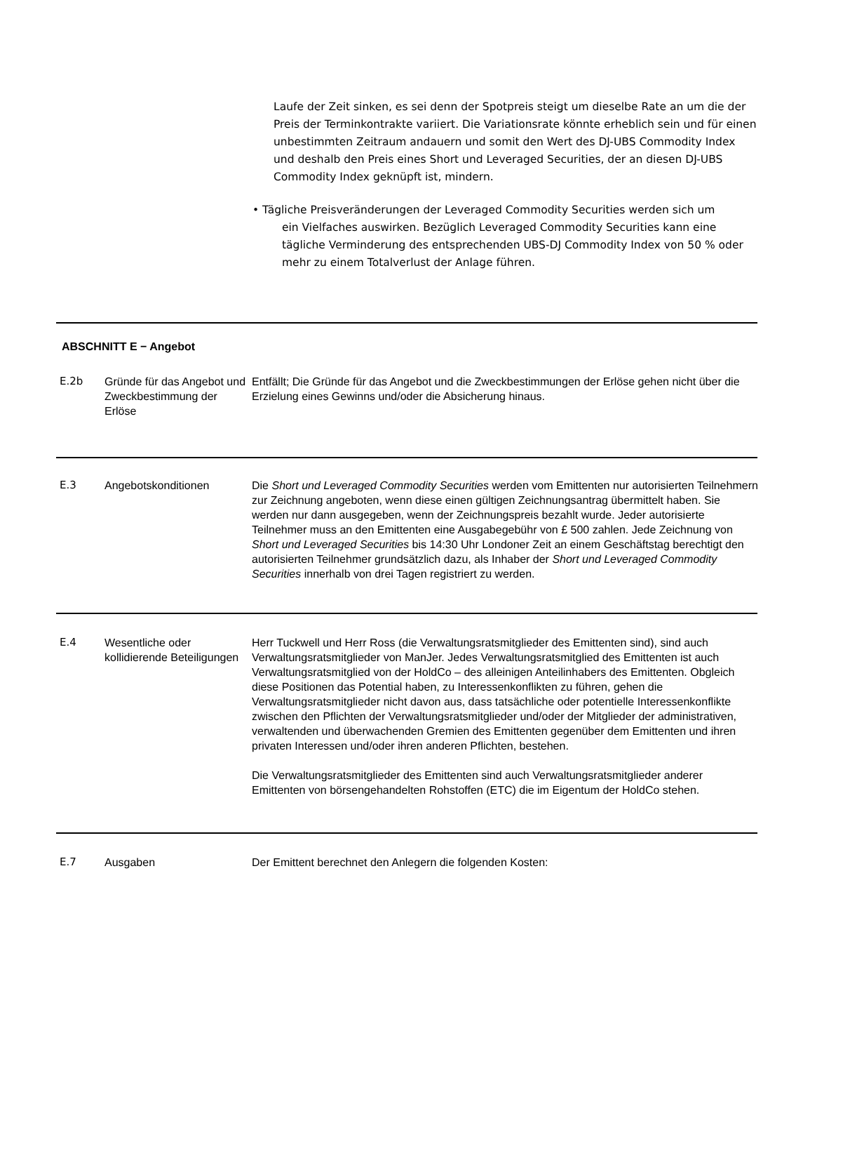Laufe der Zeit sinken, es sei denn der Spotpreis steigt um dieselbe Rate an um die der Preis der Terminkontrakte variiert. Die Variationsrate könnte erheblich sein und für einen unbestimmten Zeitraum andauern und somit den Wert des DJ-UBS Commodity Index und deshalb den Preis eines Short und Leveraged Securities, der an diesen DJ-UBS Commodity Index geknüpft ist, mindern.
• Tägliche Preisveränderungen der Leveraged Commodity Securities werden sich um
ein Vielfaches auswirken. Bezüglich Leveraged Commodity Securities kann eine tägliche Verminderung des entsprechenden UBS-DJ Commodity Index von 50 % oder mehr zu einem Totalverlust der Anlage führen.
ABSCHNITT E − Angebot
| E.2b | Gründe für das Angebot und Zweckbestimmung der Erlöse | Entfällt; Die Gründe für das Angebot und die Zweckbestimmungen der Erlöse gehen nicht über die Erzielung eines Gewinns und/oder die Absicherung hinaus. |
| E.3 | Angebotskonditionen | Die Short und Leveraged Commodity Securities werden vom Emittenten nur autorisierten Teilnehmern zur Zeichnung angeboten, wenn diese einen gültigen Zeichnungsantrag übermittelt haben. Sie werden nur dann ausgegeben, wenn der Zeichnungspreis bezahlt wurde. Jeder autorisierte Teilnehmer muss an den Emittenten eine Ausgabegebühr von £ 500 zahlen. Jede Zeichnung von Short und Leveraged Securities bis 14:30 Uhr Londoner Zeit an einem Geschäftstag berechtigt den autorisierten Teilnehmer grundsätzlich dazu, als Inhaber der Short und Leveraged Commodity Securities innerhalb von drei Tagen registriert zu werden. |
| E.4 | Wesentliche oder kollidierende Beteiligungen | Herr Tuckwell und Herr Ross (die Verwaltungsratsmitglieder des Emittenten sind), sind auch Verwaltungsratsmitglieder von ManJer. Jedes Verwaltungsratsmitglied des Emittenten ist auch Verwaltungsratsmitglied von der HoldCo – des alleinigen Anteilinhabers des Emittenten. Obgleich diese Positionen das Potential haben, zu Interessenkonflikten zu führen, gehen die Verwaltungsratsmitglieder nicht davon aus, dass tatsächliche oder potentielle Interessenkonflikte zwischen den Pflichten der Verwaltungsratsmitglieder und/oder der Mitglieder der administrativen, verwaltenden und überwachenden Gremien des Emittenten gegenüber dem Emittenten und ihren privaten Interessen und/oder ihren anderen Pflichten, bestehen. Die Verwaltungsratsmitglieder des Emittenten sind auch Verwaltungsratsmitglieder anderer Emittenten von börsengehandelten Rohstoffen (ETC) die im Eigentum der HoldCo stehen. |
| E.7 | Ausgaben | Der Emittent berechnet den Anlegern die folgenden Kosten: |